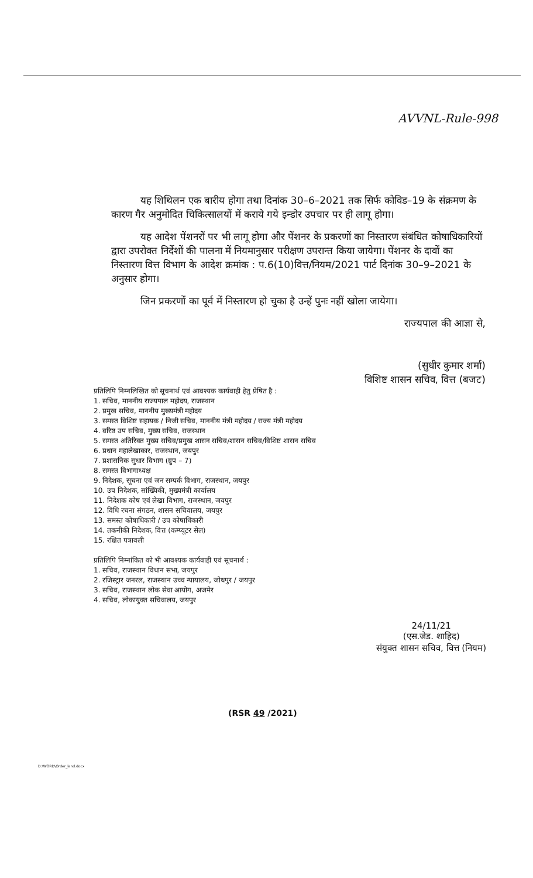AVVNL-Rule-998
यह शिथिलन एक बारीय होगा तथा दिनांक 30–6–2021 तक सिर्फ कोविड–19 के संक्रमण के कारण गैर अनुमोदित चिकित्सालयों में कराये गये इन्डोर उपचार पर ही लागू होगा।
यह आदेश पेंशनरों पर भी लागू होगा और पेंशनर के प्रकरणों का निस्तारण संबंधित कोषाधिकारियों द्वारा उपरोक्त निर्देशों की पालना में नियमानुसार परीक्षण उपरान्त किया जायेगा। पेंशनर के दावों का निस्तारण वित्त विभाग के आदेश क्रमांक : प.6(10)वित्त/नियम/2021 पार्ट दिनांक 30–9–2021 के अनुसार होगा।
जिन प्रकरणों का पूर्व में निस्तारण हो चुका है उन्हें पुनः नहीं खोला जायेगा।
राज्यपाल की आज्ञा से,
(सुधीर कुमार शर्मा)
विशिष्ट शासन सचिव, वित्त (बजट)
प्रतिलिपि निम्नलिखित को सूचनार्थ एवं आवश्यक कार्यवाही हेतु प्रेषित है :
1. सचिव, माननीय राज्यपाल महोदय, राजस्थान
2. प्रमुख सचिव, माननीय मुख्यमंत्री महोदय
3. समस्त विशिष्ट सहायक / निजी सचिव, माननीय मंत्री महोदय / राज्य मंत्री महोदय
4. वरिष्ठ उप सचिव, मुख्य सचिव, राजस्थान
5. समस्त अतिरिक्त मुख्य सचिव/प्रमुख शासन सचिव/शासन सचिव/विशिष्ट शासन सचिव
6. प्रधान महालेखाकार, राजस्थान, जयपुर
7. प्रशासनिक सुधार विभाग (ग्रुप – 7)
8. समस्त विभागाध्यक्ष
9. निदेशक, सूचना एवं जन सम्पर्क विभाग, राजस्थान, जयपुर
10. उप निदेशक, सांख्यिकी, मुख्यमंत्री कार्यालय
11. निदेशक कोष एवं लेखा विभाग, राजस्थान, जयपुर
12. विधि रचना संगठन, शासन सचिवालय, जयपुर
13. समस्त कोषाधिकारी / उप कोषाधिकारी
14. तकनीकी निदेशक, वित्त (कम्प्यूटर सेल)
15. रक्षित पत्रावली
प्रतिलिपि निम्नांकित को भी आवश्यक कार्यवाही एवं सूचनार्थ :
1. सचिव, राजस्थान विधान सभा, जयपुर
2. रजिस्ट्रार जनरल, राजस्थान उच्च न्यायालय, जोधपुर / जयपुर
3. सचिव, राजस्थान लोक सेवा आयोग, अजमेर
4. सचिव, लोकायुक्त सचिवालय, जयपुर
24/11/21
(एस.जेड. शाहिद)
संयुक्त शासन सचिव, वित्त (नियम)
(RSR 49 /2021)
D:\WORD\Order_land.docx